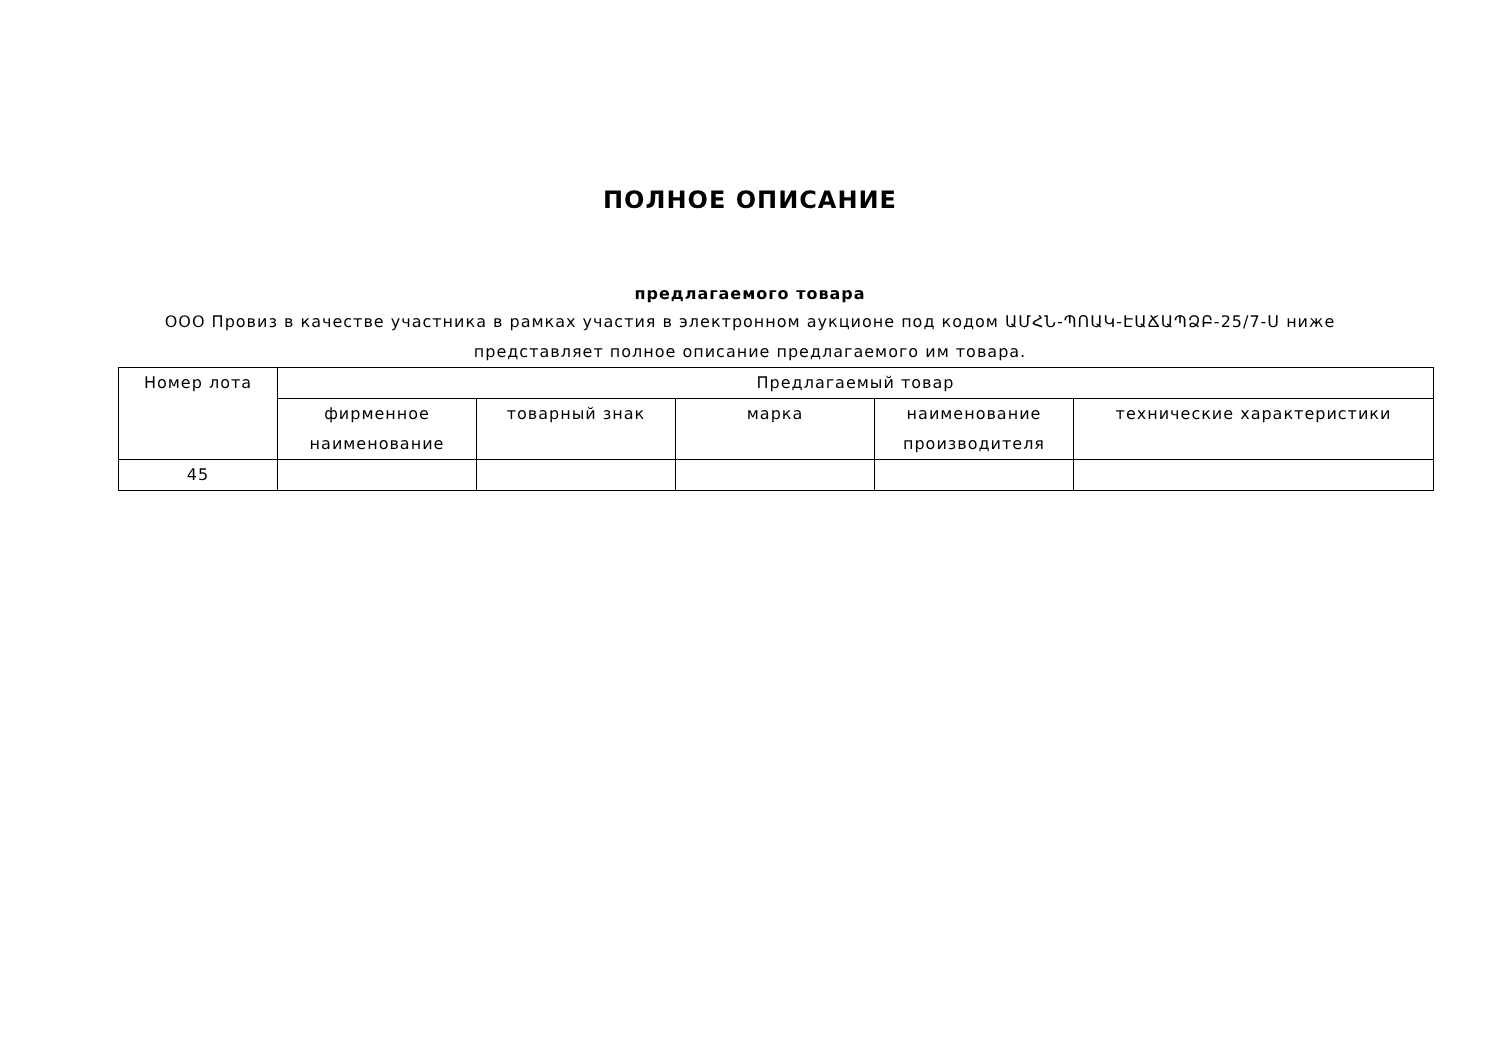ПОЛНОЕ ОПИСАНИЕ
предлагаемого товара
ООО Провиз в качестве участника в рамках участия в электронном аукционе под кодом ԱՄՀՆ-ՊՈԱԿ-ԷԱՃԱՊՁԲ-25/7-Ս ниже представляет полное описание предлагаемого им товара.
| Номер лота | Предлагаемый товар | | | | |
| --- | --- | --- | --- | --- | --- |
| | фирменное наименование | товарный знак | марка | наименование производителя | технические характеристики |
| 45 | | | | | |